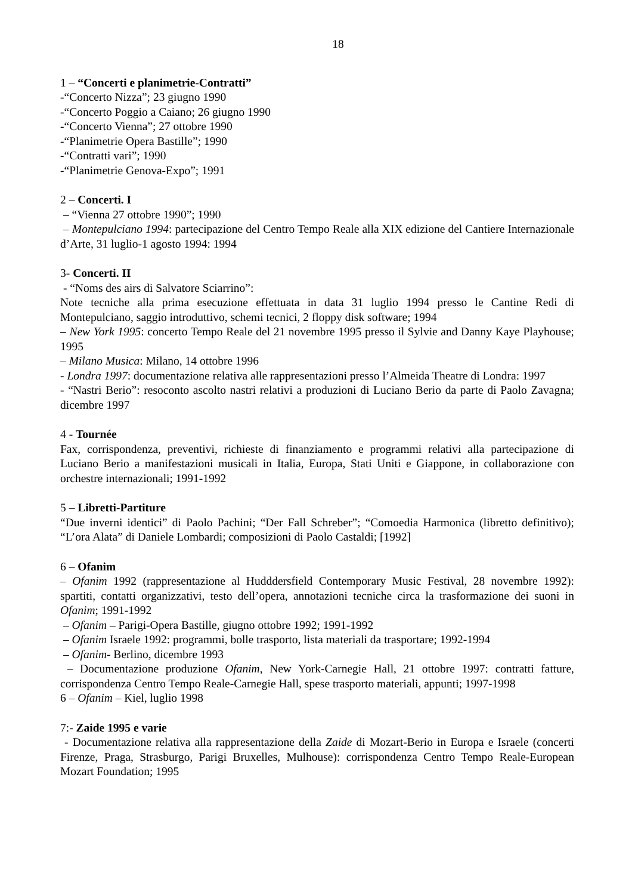18
1 – “Concerti e planimetrie-Contratti”
-“Concerto Nizza”; 23 giugno 1990
-“Concerto Poggio a Caiano; 26 giugno 1990
-“Concerto Vienna”; 27 ottobre 1990
-“Planimetrie Opera Bastille”; 1990
-“Contratti vari”; 1990
-“Planimetrie Genova-Expo”; 1991
2 – Concerti. I
– “Vienna 27 ottobre 1990”; 1990
– Montepulciano 1994: partecipazione del Centro Tempo Reale alla XIX edizione del Cantiere Internazionale d’Arte, 31 luglio-1 agosto 1994: 1994
3- Concerti. II
- “Noms des airs di Salvatore Sciarrino”:
Note tecniche alla prima esecuzione effettuata in data 31 luglio 1994 presso le Cantine Redi di Montepulciano, saggio introduttivo, schemi tecnici, 2 floppy disk software; 1994
– New York 1995: concerto Tempo Reale del 21 novembre 1995 presso il Sylvie and Danny Kaye Playhouse; 1995
– Milano Musica: Milano, 14 ottobre 1996
- Londra 1997: documentazione relativa alle rappresentazioni presso l’Almeida Theatre di Londra: 1997
- “Nastri Berio”: resoconto ascolto nastri relativi a produzioni di Luciano Berio da parte di Paolo Zavagna; dicembre 1997
4 - Tournée
Fax, corrispondenza, preventivi, richieste di finanziamento e programmi relativi alla partecipazione di Luciano Berio a manifestazioni musicali in Italia, Europa, Stati Uniti e Giappone, in collaborazione con orchestre internazionali; 1991-1992
5 – Libretti-Partiture
“Due inverni identici” di Paolo Pachini; “Der Fall Schreber”; “Comoedia Harmonica (libretto definitivo); “L’ora Alata” di Daniele Lombardi; composizioni di Paolo Castaldi; [1992]
6 – Ofanim
– Ofanim 1992 (rappresentazione al Hudddersfield Contemporary Music Festival, 28 novembre 1992): spartiti, contatti organizzativi, testo dell’opera, annotazioni tecniche circa la trasformazione dei suoni in Ofanim; 1991-1992
– Ofanim – Parigi-Opera Bastille, giugno ottobre 1992; 1991-1992
– Ofanim Israele 1992: programmi, bolle trasporto, lista materiali da trasportare; 1992-1994
– Ofanim- Berlino, dicembre 1993
– Documentazione produzione Ofanim, New York-Carnegie Hall, 21 ottobre 1997: contratti fatture, corrispondenza Centro Tempo Reale-Carnegie Hall, spese trasporto materiali, appunti; 1997-1998
6 – Ofanim – Kiel, luglio 1998
7:- Zaide 1995 e varie
- Documentazione relativa alla rappresentazione della Zaide di Mozart-Berio in Europa e Israele (concerti Firenze, Praga, Strasburgo, Parigi Bruxelles, Mulhouse): corrispondenza Centro Tempo Reale-European Mozart Foundation; 1995